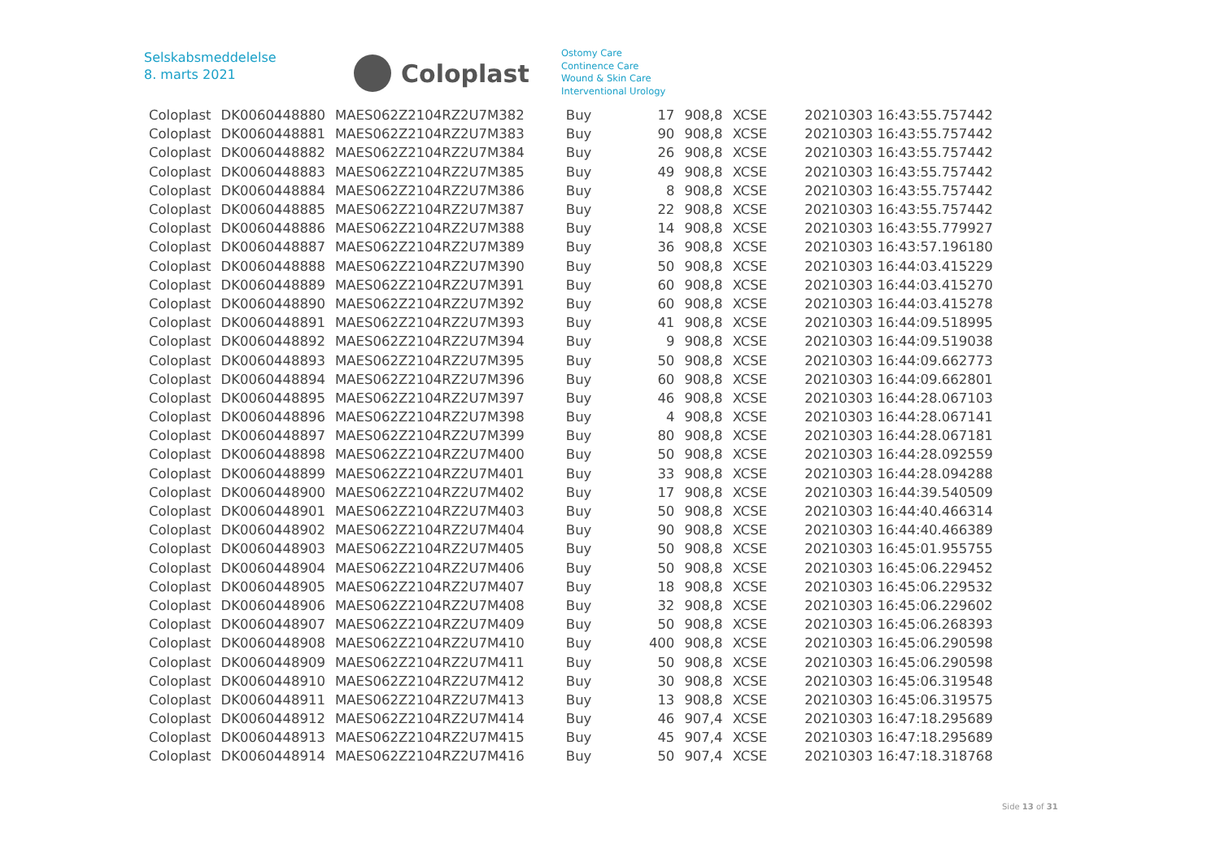Selskabsmeddelelse
8. marts 2021
Coloplast
Ostomy Care
Continence Care
Wound & Skin Care
Interventional Urology
| Coloplast | DK0060448880 | MAES062Z2104RZ2U7M382 | Buy | 17 | 908,8 | XCSE | 20210303 16:43:55.757442 |
| Coloplast | DK0060448881 | MAES062Z2104RZ2U7M383 | Buy | 90 | 908,8 | XCSE | 20210303 16:43:55.757442 |
| Coloplast | DK0060448882 | MAES062Z2104RZ2U7M384 | Buy | 26 | 908,8 | XCSE | 20210303 16:43:55.757442 |
| Coloplast | DK0060448883 | MAES062Z2104RZ2U7M385 | Buy | 49 | 908,8 | XCSE | 20210303 16:43:55.757442 |
| Coloplast | DK0060448884 | MAES062Z2104RZ2U7M386 | Buy | 8 | 908,8 | XCSE | 20210303 16:43:55.757442 |
| Coloplast | DK0060448885 | MAES062Z2104RZ2U7M387 | Buy | 22 | 908,8 | XCSE | 20210303 16:43:55.757442 |
| Coloplast | DK0060448886 | MAES062Z2104RZ2U7M388 | Buy | 14 | 908,8 | XCSE | 20210303 16:43:55.779927 |
| Coloplast | DK0060448887 | MAES062Z2104RZ2U7M389 | Buy | 36 | 908,8 | XCSE | 20210303 16:43:57.196180 |
| Coloplast | DK0060448888 | MAES062Z2104RZ2U7M390 | Buy | 50 | 908,8 | XCSE | 20210303 16:44:03.415229 |
| Coloplast | DK0060448889 | MAES062Z2104RZ2U7M391 | Buy | 60 | 908,8 | XCSE | 20210303 16:44:03.415270 |
| Coloplast | DK0060448890 | MAES062Z2104RZ2U7M392 | Buy | 60 | 908,8 | XCSE | 20210303 16:44:03.415278 |
| Coloplast | DK0060448891 | MAES062Z2104RZ2U7M393 | Buy | 41 | 908,8 | XCSE | 20210303 16:44:09.518995 |
| Coloplast | DK0060448892 | MAES062Z2104RZ2U7M394 | Buy | 9 | 908,8 | XCSE | 20210303 16:44:09.519038 |
| Coloplast | DK0060448893 | MAES062Z2104RZ2U7M395 | Buy | 50 | 908,8 | XCSE | 20210303 16:44:09.662773 |
| Coloplast | DK0060448894 | MAES062Z2104RZ2U7M396 | Buy | 60 | 908,8 | XCSE | 20210303 16:44:09.662801 |
| Coloplast | DK0060448895 | MAES062Z2104RZ2U7M397 | Buy | 46 | 908,8 | XCSE | 20210303 16:44:28.067103 |
| Coloplast | DK0060448896 | MAES062Z2104RZ2U7M398 | Buy | 4 | 908,8 | XCSE | 20210303 16:44:28.067141 |
| Coloplast | DK0060448897 | MAES062Z2104RZ2U7M399 | Buy | 80 | 908,8 | XCSE | 20210303 16:44:28.067181 |
| Coloplast | DK0060448898 | MAES062Z2104RZ2U7M400 | Buy | 50 | 908,8 | XCSE | 20210303 16:44:28.092559 |
| Coloplast | DK0060448899 | MAES062Z2104RZ2U7M401 | Buy | 33 | 908,8 | XCSE | 20210303 16:44:28.094288 |
| Coloplast | DK0060448900 | MAES062Z2104RZ2U7M402 | Buy | 17 | 908,8 | XCSE | 20210303 16:44:39.540509 |
| Coloplast | DK0060448901 | MAES062Z2104RZ2U7M403 | Buy | 50 | 908,8 | XCSE | 20210303 16:44:40.466314 |
| Coloplast | DK0060448902 | MAES062Z2104RZ2U7M404 | Buy | 90 | 908,8 | XCSE | 20210303 16:44:40.466389 |
| Coloplast | DK0060448903 | MAES062Z2104RZ2U7M405 | Buy | 50 | 908,8 | XCSE | 20210303 16:45:01.955755 |
| Coloplast | DK0060448904 | MAES062Z2104RZ2U7M406 | Buy | 50 | 908,8 | XCSE | 20210303 16:45:06.229452 |
| Coloplast | DK0060448905 | MAES062Z2104RZ2U7M407 | Buy | 18 | 908,8 | XCSE | 20210303 16:45:06.229532 |
| Coloplast | DK0060448906 | MAES062Z2104RZ2U7M408 | Buy | 32 | 908,8 | XCSE | 20210303 16:45:06.229602 |
| Coloplast | DK0060448907 | MAES062Z2104RZ2U7M409 | Buy | 50 | 908,8 | XCSE | 20210303 16:45:06.268393 |
| Coloplast | DK0060448908 | MAES062Z2104RZ2U7M410 | Buy | 400 | 908,8 | XCSE | 20210303 16:45:06.290598 |
| Coloplast | DK0060448909 | MAES062Z2104RZ2U7M411 | Buy | 50 | 908,8 | XCSE | 20210303 16:45:06.290598 |
| Coloplast | DK0060448910 | MAES062Z2104RZ2U7M412 | Buy | 30 | 908,8 | XCSE | 20210303 16:45:06.319548 |
| Coloplast | DK0060448911 | MAES062Z2104RZ2U7M413 | Buy | 13 | 908,8 | XCSE | 20210303 16:45:06.319575 |
| Coloplast | DK0060448912 | MAES062Z2104RZ2U7M414 | Buy | 46 | 907,4 | XCSE | 20210303 16:47:18.295689 |
| Coloplast | DK0060448913 | MAES062Z2104RZ2U7M415 | Buy | 45 | 907,4 | XCSE | 20210303 16:47:18.295689 |
| Coloplast | DK0060448914 | MAES062Z2104RZ2U7M416 | Buy | 50 | 907,4 | XCSE | 20210303 16:47:18.318768 |
Side 13 of 31